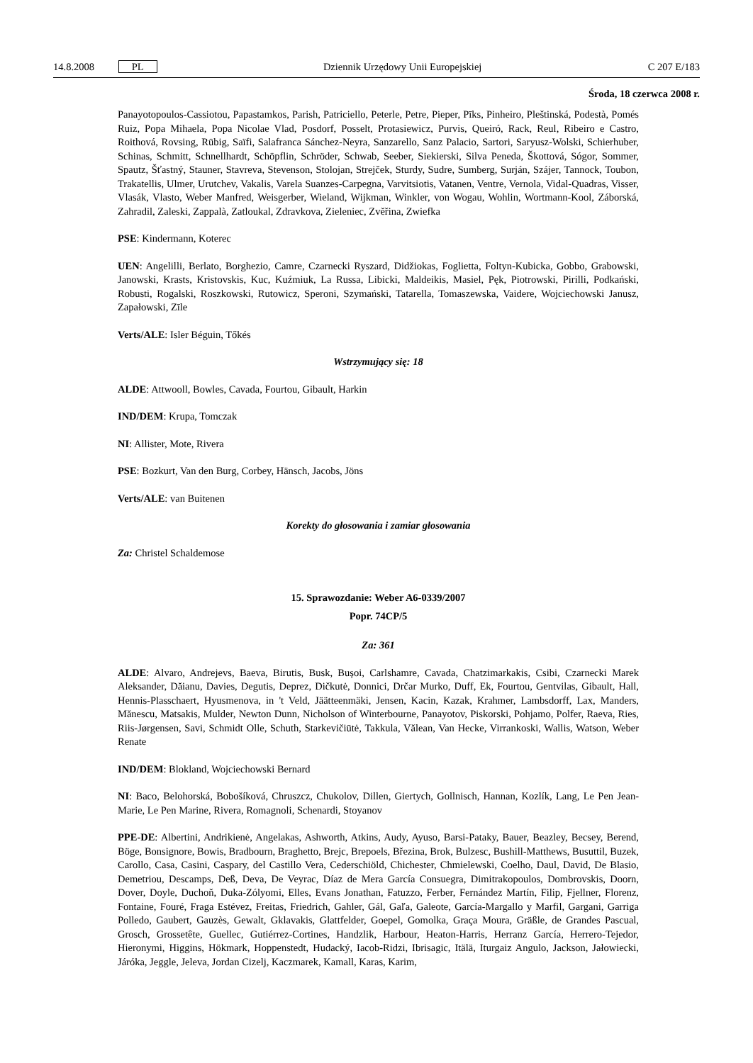14.8.2008 PL Dziennik Urzędowy Unii Europejskiej C 207 E/183
Środa, 18 czerwca 2008 r.
Panayotopoulos-Cassiotou, Papastamkos, Parish, Patriciello, Peterle, Petre, Pieper, Pīks, Pinheiro, Pleštinská, Podestà, Pomés Ruiz, Popa Mihaela, Popa Nicolae Vlad, Posdorf, Posselt, Protasiewicz, Purvis, Queiró, Rack, Reul, Ribeiro e Castro, Roithová, Rovsing, Rübig, Saïfi, Salafranca Sánchez-Neyra, Sanzarello, Sanz Palacio, Sartori, Saryusz-Wolski, Schierhuber, Schinas, Schmitt, Schnellhardt, Schöpflin, Schröder, Schwab, Seeber, Siekierski, Silva Peneda, Škottová, Sógor, Sommer, Spautz, Šťastný, Stauner, Stavreva, Stevenson, Stolojan, Strejček, Sturdy, Sudre, Sumberg, Surján, Szájer, Tannock, Toubon, Trakatellis, Ulmer, Urutchev, Vakalis, Varela Suanzes-Carpegna, Varvitsiotis, Vatanen, Ventre, Vernola, Vidal-Quadras, Visser, Vlasák, Vlasto, Weber Manfred, Weisgerber, Wieland, Wijkman, Winkler, von Wogau, Wohlin, Wortmann-Kool, Záborská, Zahradil, Zaleski, Zappalà, Zatloukal, Zdravkova, Zieleniec, Zvěřina, Zwiefka
PSE: Kindermann, Koterec
UEN: Angelilli, Berlato, Borghezio, Camre, Czarnecki Ryszard, Didžiokas, Foglietta, Foltyn-Kubicka, Gobbo, Grabowski, Janowski, Krasts, Kristovskis, Kuc, Kuźmiuk, La Russa, Libicki, Maldeikis, Masiel, Pęk, Piotrowski, Pirilli, Podkański, Robusti, Rogalski, Roszkowski, Rutowicz, Speroni, Szymański, Tatarella, Tomaszewska, Vaidere, Wojciechowski Janusz, Zapałowski, Zīle
Verts/ALE: Isler Béguin, Tőkés
Wstrzymujący się: 18
ALDE: Attwooll, Bowles, Cavada, Fourtou, Gibault, Harkin
IND/DEM: Krupa, Tomczak
NI: Allister, Mote, Rivera
PSE: Bozkurt, Van den Burg, Corbey, Hänsch, Jacobs, Jöns
Verts/ALE: van Buitenen
Korekty do głosowania i zamiar głosowania
Za: Christel Schaldemose
15. Sprawozdanie: Weber A6-0339/2007
Popr. 74CP/5
Za: 361
ALDE: Alvaro, Andrejevs, Baeva, Birutis, Busk, Bușoi, Carlshamre, Cavada, Chatzimarkakis, Csibi, Czarnecki Marek Aleksander, Dăianu, Davies, Degutis, Deprez, Dičkutė, Donnici, Drčar Murko, Duff, Ek, Fourtou, Gentvilas, Gibault, Hall, Hennis-Plasschaert, Hyusmenova, in 't Veld, Jäätteenmäki, Jensen, Kacin, Kazak, Krahmer, Lambsdorff, Lax, Manders, Mănescu, Matsakis, Mulder, Newton Dunn, Nicholson of Winterbourne, Panayotov, Piskorski, Pohjamo, Polfer, Raeva, Ries, Riis-Jørgensen, Savi, Schmidt Olle, Schuth, Starkevičiūtė, Takkula, Vălean, Van Hecke, Virrankoski, Wallis, Watson, Weber Renate
IND/DEM: Blokland, Wojciechowski Bernard
NI: Baco, Belohorská, Bobošíková, Chruszcz, Chukolov, Dillen, Giertych, Gollnisch, Hannan, Kozlík, Lang, Le Pen Jean-Marie, Le Pen Marine, Rivera, Romagnoli, Schenardi, Stoyanov
PPE-DE: Albertini, Andrikienė, Angelakas, Ashworth, Atkins, Audy, Ayuso, Barsi-Pataky, Bauer, Beazley, Becsey, Berend, Böge, Bonsignore, Bowis, Bradbourn, Braghetto, Brejc, Brepoels, Březina, Brok, Bulzesc, Bushill-Matthews, Busuttil, Buzek, Carollo, Casa, Casini, Caspary, del Castillo Vera, Cederschiöld, Chichester, Chmielewski, Coelho, Daul, David, De Blasio, Demetriou, Descamps, Deß, Deva, De Veyrac, Díaz de Mera García Consuegra, Dimitrakopoulos, Dombrovskis, Doorn, Dover, Doyle, Duchoň, Duka-Zólyomi, Elles, Evans Jonathan, Fatuzzo, Ferber, Fernández Martín, Filip, Fjellner, Florenz, Fontaine, Fouré, Fraga Estévez, Freitas, Friedrich, Gahler, Gál, Gaľa, Galeote, García-Margallo y Marfil, Gargani, Garriga Polledo, Gaubert, Gauzès, Gewalt, Gklavakis, Glattfelder, Goepel, Gomolka, Graça Moura, Gräßle, de Grandes Pascual, Grosch, Grossetête, Guellec, Gutiérrez-Cortines, Handzlik, Harbour, Heaton-Harris, Herranz García, Herrero-Tejedor, Hieronymi, Higgins, Hökmark, Hoppenstedt, Hudacký, Iacob-Ridzi, Ibrisagic, Itälä, Iturgaiz Angulo, Jackson, Jałowiecki, Járóka, Jeggle, Jeleva, Jordan Cizelj, Kaczmarek, Kamall, Karas, Karim,